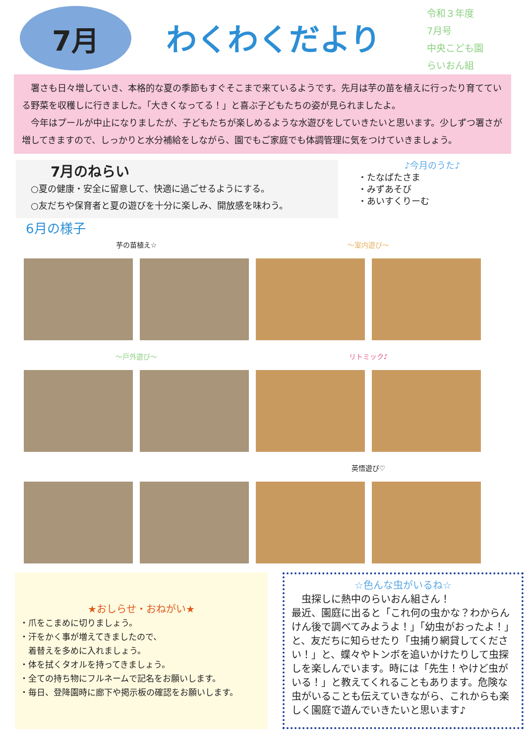7月
わくわくだより
令和３年度
7月号
中央こども園
らいおん組
　署さも日々増していき、本格的な夏の季節もすぐそこまで来ているようです。先月は芋の苗を植えに行ったり育てている野菜を収穫しに行きました。「大きくなってる！」と喜ぶ子どもたちの姿が見られましたよ。
　今年はプールが中止になりましたが、子どもたちが楽しめるような水遊びをしていきたいと思います。少しずつ署さが増してきますので、しっかりと水分補給をしながら、園でもご家庭でも体調管理に気をつけていきましょう。
7月のねらい
○夏の健康・安全に留意して、快適に過ごせるようにする。
○友だちや保育者と夏の遊びを十分に楽しみ、開放感を味わう。
♪今月のうた♪
・たなばたさま
・みずあそび
・あいすくりーむ
6月の様子
芋の苗植え☆
〜室内遊び〜
〜戸外遊び〜
リトミック♪
英悟遊び♡
★おしらせ・おねがい★
・爪をこまめに切りましょう。
・汗をかく事が増えてきましたので、
　着替えを多めに入れましょう。
・体を拭くタオルを持ってきましょう。
・全ての持ち物にフルネームで記名をお願いします。
・毎日、登降園時に廊下や掲示板の確認をお願いします。
☆色んな虫がいるね☆
　虫探しに熱中のらいおん組さん！
最近、園庭に出ると「これ何の虫かな？わからんけん後で調べてみようよ！」「幼虫がおったよ！」と、友だちに知らせたり「虫捕り網貸してください！」と、蝶々やトンボを追いかけたりして虫探しを楽しんでいます。時には「先生！やけど虫がいる！」と教えてくれることもあります。危険な虫がいることも伝えていきながら、これからも楽しく園庭で遊んでいきたいと思います♪